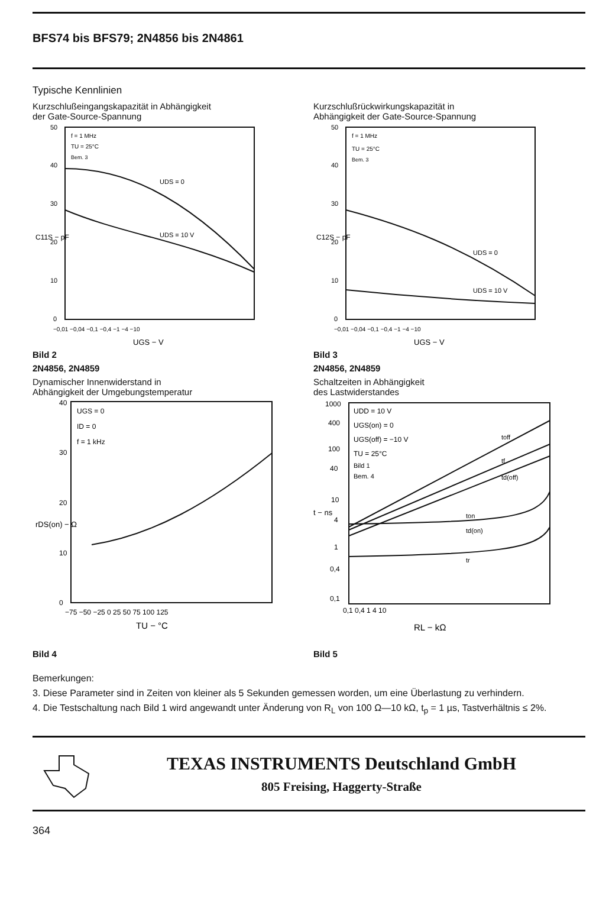BFS74 bis BFS79; 2N4856 bis 2N4861
Typische Kennlinien
Kurzschlußeingangskapazität in Abhängigkeit
der Gate-Source-Spannung
f = 1 MHz
TU = 25°C
Bem. 3
UDS = 0
UDS = 10 V
50
40
30
20
10
0
−0,01 −0,04 −0,1 −0,4 −1 −4 −10
UGS − V
C11S − pF
Bild 2
2N4856, 2N4859
Dynamischer Innenwiderstand in
Abhängigkeit der Umgebungstemperatur
UGS = 0
ID = 0
f = 1 kHz
40
30
20
10
0
−75 −50 −25 0 25 50 75 100 125
TU − °C
rDS(on) − Ω
Bild 4
Kurzschlußrückwirkungskapazität in
Abhängigkeit der Gate-Source-Spannung
f = 1 MHz
TU = 25°C
Bem. 3
UDS = 0
UDS = 10 V
50
40
30
20
10
0
−0,01 −0,04 −0,1 −0,4 −1 −4 −10
UGS − V
C12S − pF
Bild 3
2N4856, 2N4859
Schaltzeiten in Abhängigkeit
des Lastwiderstandes
UDD = 10 V
UGS(on) = 0
UGS(off) = −10 V
TU = 25°C
Bild 1
Bem. 4
toff
tf
td(off)
ton
td(on)
tr
1000
400
100
40
10
4
1
0,4
0,1
0,1 0,4 1 4 10
RL − kΩ
t − ns
Bild 5
Bemerkungen:
3. Diese Parameter sind in Zeiten von kleiner als 5 Sekunden gemessen worden, um eine Überlastung zu verhindern.
4. Die Testschaltung nach Bild 1 wird angewandt unter Änderung von R<sub>L</sub> von 100 Ω—10 kΩ, t<sub>p</sub> = 1 µs, Tastverhältnis ≤ 2%.
TEXAS INSTRUMENTS Deutschland GmbH
805 Freising, Haggerty-Straße
364